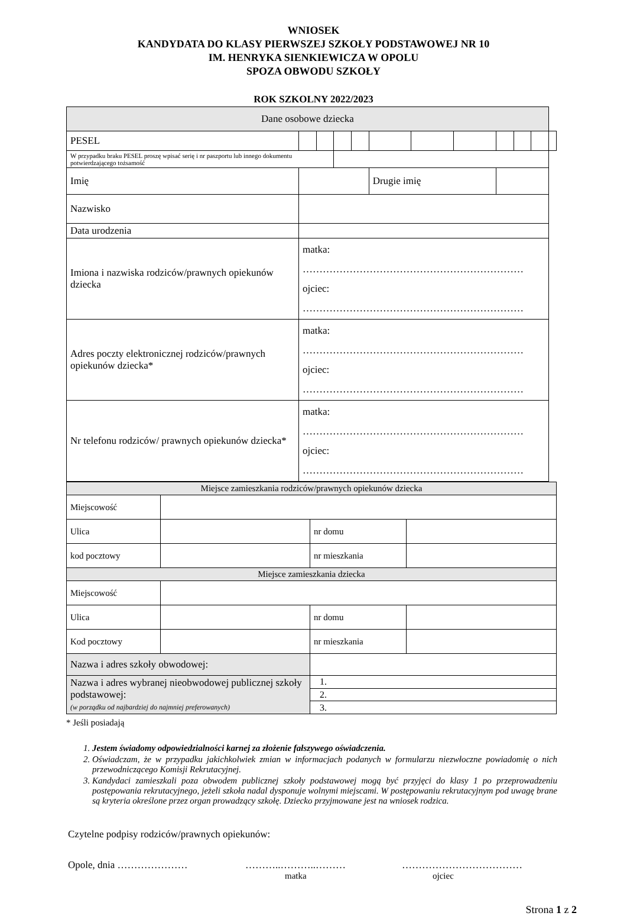WNIOSEK
KANDYDATA DO KLASY PIERWSZEJ SZKOŁY PODSTAWOWEJ NR 10
IM. HENRYKA SIENKIEWICZA W OPOLU
SPOZA OBWODU SZKOŁY
ROK SZKOLNY 2022/2023
| Dane osobowe dziecka | | | | | | | | | | | | |
| PESEL | | | | | | | | | | | | |
| W przypadku braku PESEL proszę wpisać serię i nr paszportu lub innego dokumentu potwierdzającego tożsamość | | | | | | | | | | | | |
| Imię | | | | | | Drugie imię | | | | | | |
| Nazwisko | | | | | | | | | | | | |
| Data urodzenia | | | | | | | | | | | | |
| Imiona i nazwiska rodziców/prawnych opiekunów dziecka | matka: ………………………………………………………… ojciec: ………………………………………………………… | | | | | | | | | | | |
| Adres poczty elektronicznej rodziców/prawnych opiekunów dziecka* | matka: ………………………………………………………… ojciec: ………………………………………………………… | | | | | | | | | | | |
| Nr telefonu rodziców/ prawnych opiekunów dziecka* | matka: ………………………………………………………… ojciec: ………………………………………………………… | | | | | | | | | | | |
| Miejsce zamieszkania rodziców/prawnych opiekunów dziecka | | | |
| Miejscowość | | | |
| Ulica | | nr domu | |
| kod pocztowy | | nr mieszkania | |
| Miejsce zamieszkania dziecka | | | |
| Miejscowość | | | |
| Ulica | | nr domu | |
| Kod pocztowy | | nr mieszkania | |
| Nazwa i adres szkoły obwodowej: | | | |
| Nazwa i adres wybranej nieobwodowej publicznej szkoły podstawowej: (w porządku od najbardziej do najmniej preferowanych) | | 1. | |
| | | 2. | |
| | | 3. | |
* Jeśli posiadają
1. Jestem świadomy odpowiedzialności karnej za złożenie fałszywego oświadczenia.
2. Oświadczam, że w przypadku jakichkolwiek zmian w informacjach podanych w formularzu niezwłoczne powiadomię o nich przewodniczącego Komisji Rekrutacyjnej.
3. Kandydaci zamieszkali poza obwodem publicznej szkoły podstawowej mogą być przyjęci do klasy 1 po przeprowadzeniu postępowania rekrutacyjnego, jeżeli szkoła nadal dysponuje wolnymi miejscami. W postępowaniu rekrutacyjnym pod uwagę brane są kryteria określone przez organ prowadzący szkołę. Dziecko przyjmowane jest na wniosek rodzica.
Czytelne podpisy rodziców/prawnych opiekunów:
Opole, dnia ………………… ………..………..……… ………………………………
matka ojciec
Strona 1 z 2